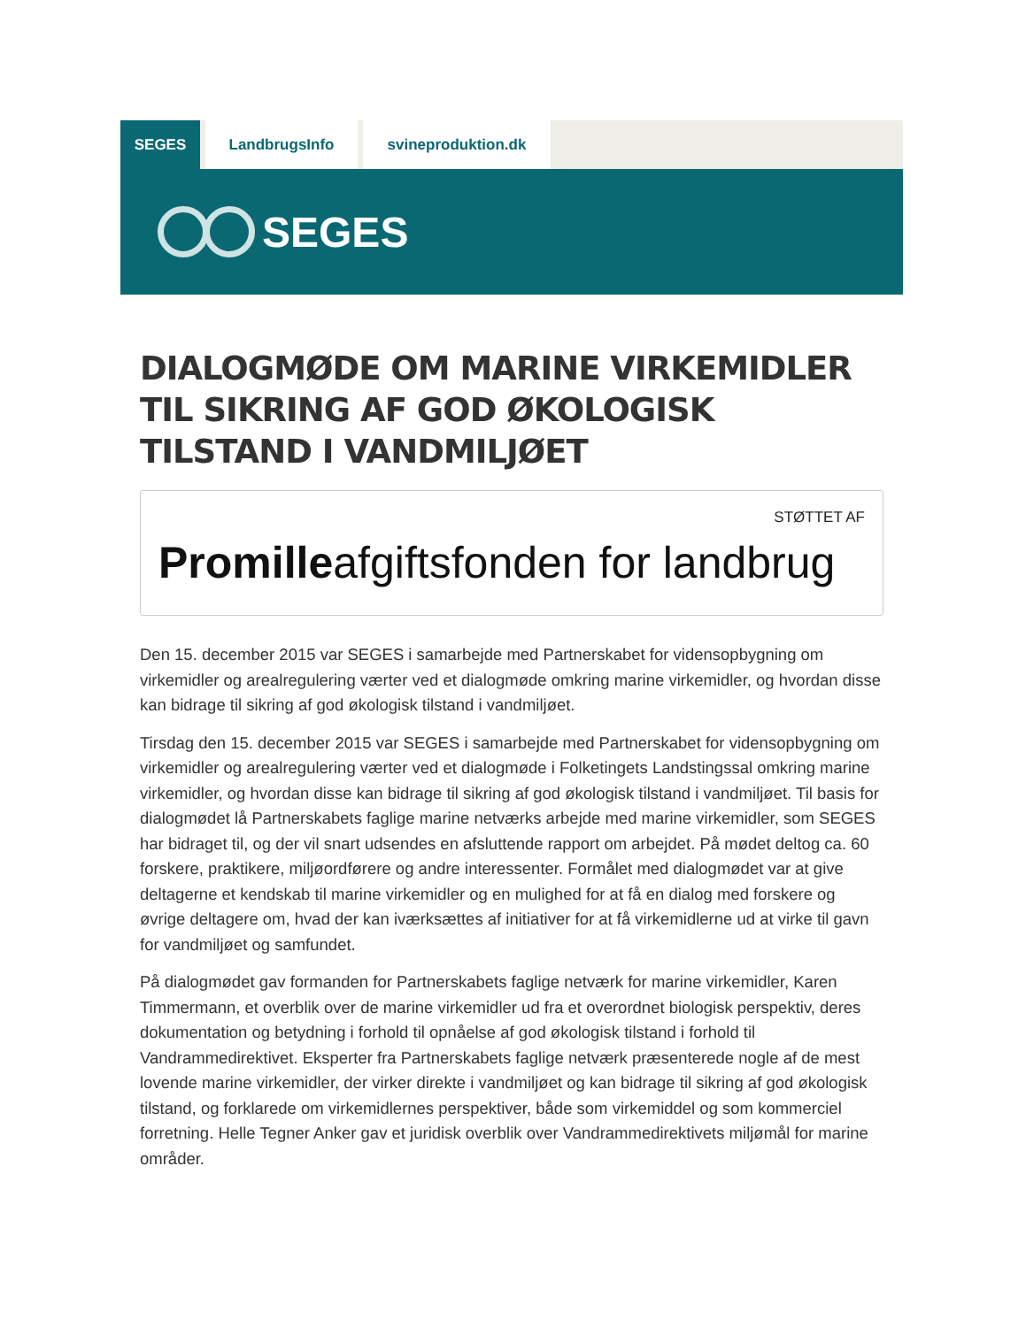SEGES LandbrugsInfo svineproduktion.dk
SEGES
DIALOGMØDE OM MARINE VIRKEMIDLER TIL SIKRING AF GOD ØKOLOGISK TILSTAND I VANDMILJØET
STØTTET AF
Promilleafgiftsfonden for landbrug
Den 15. december 2015 var SEGES i samarbejde med Partnerskabet for vidensopbygning om virkemidler og arealregulering værter ved et dialogmøde omkring marine virkemidler, og hvordan disse kan bidrage til sikring af god økologisk tilstand i vandmiljøet.
Tirsdag den 15. december 2015 var SEGES i samarbejde med Partnerskabet for vidensopbygning om virkemidler og arealregulering værter ved et dialogmøde i Folketingets Landstingssal omkring marine virkemidler, og hvordan disse kan bidrage til sikring af god økologisk tilstand i vandmiljøet. Til basis for dialogmødet lå Partnerskabets faglige marine netværks arbejde med marine virkemidler, som SEGES har bidraget til, og der vil snart udsendes en afsluttende rapport om arbejdet. På mødet deltog ca. 60 forskere, praktikere, miljøordførere og andre interessenter. Formålet med dialogmødet var at give deltagerne et kendskab til marine virkemidler og en mulighed for at få en dialog med forskere og øvrige deltagere om, hvad der kan iværksættes af initiativer for at få virkemidlerne ud at virke til gavn for vandmiljøet og samfundet.
På dialogmødet gav formanden for Partnerskabets faglige netværk for marine virkemidler, Karen Timmermann, et overblik over de marine virkemidler ud fra et overordnet biologisk perspektiv, deres dokumentation og betydning i forhold til opnåelse af god økologisk tilstand i forhold til Vandrammedirektivet. Eksperter fra Partnerskabets faglige netværk præsenterede nogle af de mest lovende marine virkemidler, der virker direkte i vandmiljøet og kan bidrage til sikring af god økologisk tilstand, og forklarede om virkemidlernes perspektiver, både som virkemiddel og som kommerciel forretning. Helle Tegner Anker gav et juridisk overblik over Vandrammedirektivets miljømål for marine områder.